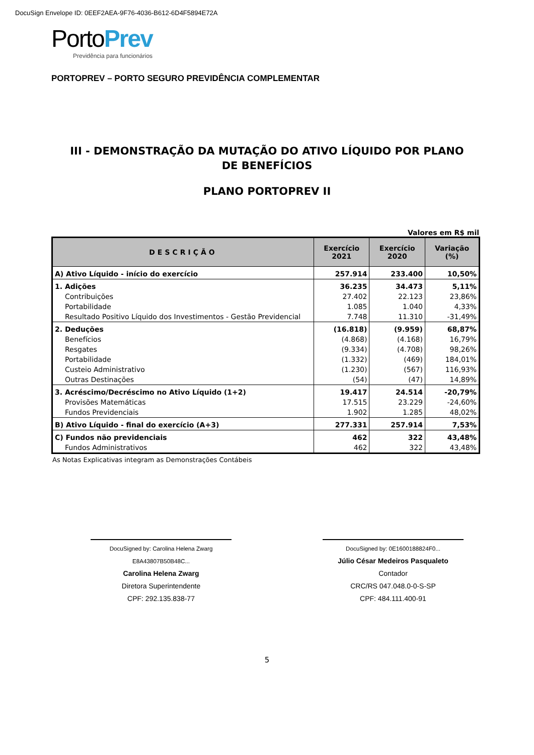DocuSign Envelope ID: 0EEF2AEA-9F76-4036-B612-6D4F5894E72A
PortoPrev
Previdência para funcionários
PORTOPREV – PORTO SEGURO PREVIDÊNCIA COMPLEMENTAR
III - DEMONSTRAÇÃO DA MUTAÇÃO DO ATIVO LÍQUIDO POR PLANO DE BENEFÍCIOS
PLANO PORTOPREV II
Valores em R$ mil
| DESCRIÇÃO | Exercício 2021 | Exercício 2020 | Variação (%) |
| --- | --- | --- | --- |
| A) Ativo Líquido - início do exercício | 257.914 | 233.400 | 10,50% |
| 1. Adições | 36.235 | 34.473 | 5,11% |
| Contribuições | 27.402 | 22.123 | 23,86% |
| Portabilidade | 1.085 | 1.040 | 4,33% |
| Resultado Positivo Líquido dos Investimentos - Gestão Previdencial | 7.748 | 11.310 | -31,49% |
| 2. Deduções | (16.818) | (9.959) | 68,87% |
| Benefícios | (4.868) | (4.168) | 16,79% |
| Resgates | (9.334) | (4.708) | 98,26% |
| Portabilidade | (1.332) | (469) | 184,01% |
| Custeio Administrativo | (1.230) | (567) | 116,93% |
| Outras Destinações | (54) | (47) | 14,89% |
| 3. Acréscimo/Decréscimo no Ativo Líquido (1+2) | 19.417 | 24.514 | -20,79% |
| Provisões Matemáticas | 17.515 | 23.229 | -24,60% |
| Fundos Previdenciais | 1.902 | 1.285 | 48,02% |
| B) Ativo Líquido - final do exercício (A+3) | 277.331 | 257.914 | 7,53% |
| C) Fundos não previdenciais | 462 | 322 | 43,48% |
| Fundos Administrativos | 462 | 322 | 43,48% |
As Notas Explicativas integram as Demonstrações Contábeis
DocuSigned by: Carolina Helena Zwarg E8A43807B50B48C...
Carolina Helena Zwarg
Diretora Superintendente
CPF: 292.135.838-77
DocuSigned by: 0E1600188824F0...
Júlio César Medeiros Pasqualeto
Contador
CRC/RS 047.048.0-0-S-SP
CPF: 484.111.400-91
5